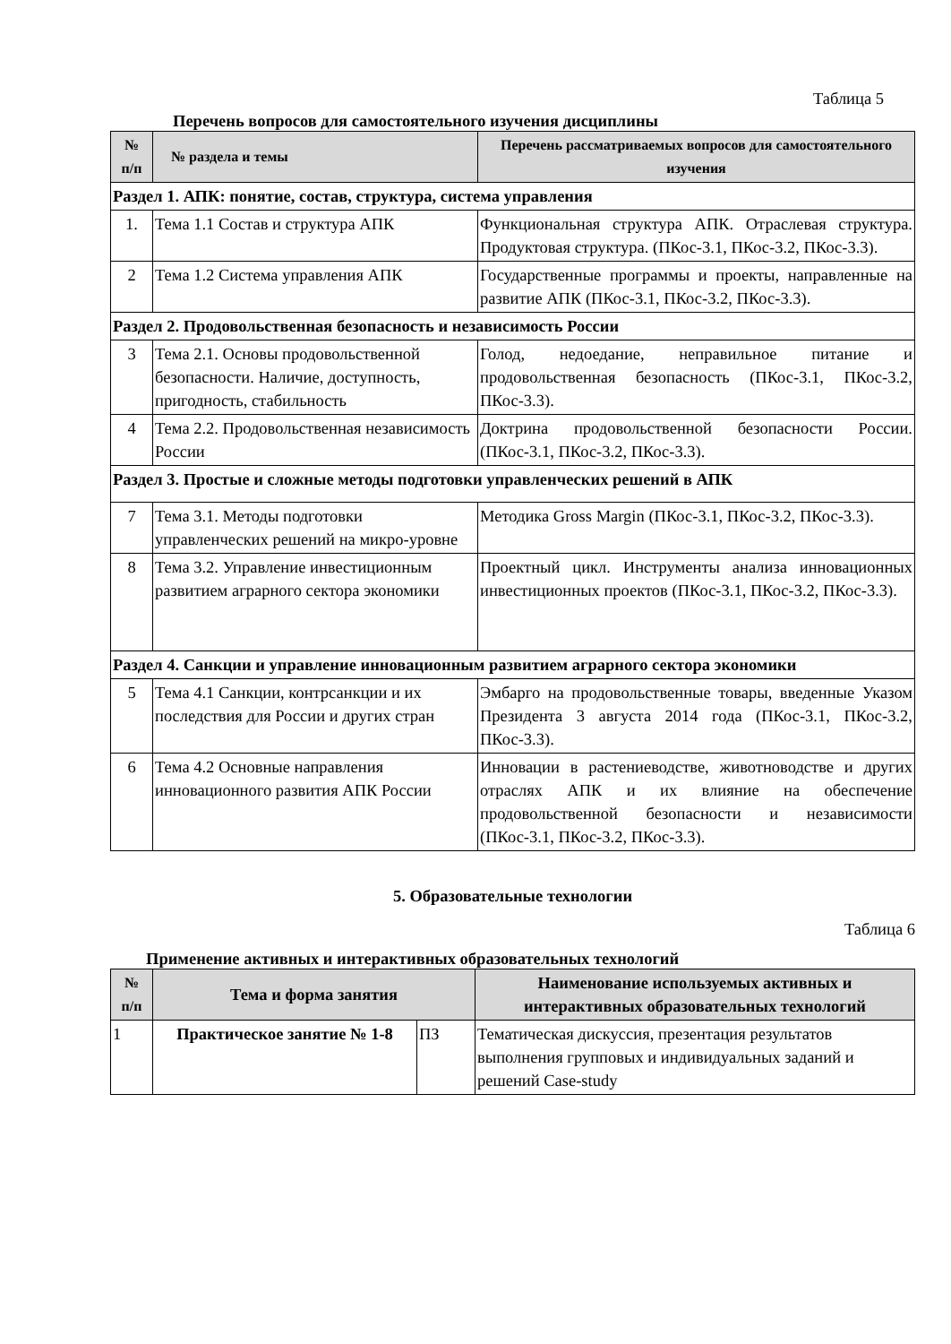Таблица 5
Перечень вопросов для самостоятельного изучения дисциплины
| № п/п | № раздела и темы | Перечень рассматриваемых вопросов для самостоятельного изучения |
| --- | --- | --- |
| Раздел 1. АПК: понятие, состав, структура, система управления | | |
| 1. | Тема 1.1 Состав и структура АПК | Функциональная структура АПК. Отраслевая структура. Продуктовая структура. (ПКос-3.1, ПКос-3.2, ПКос-3.3). |
| 2 | Тема 1.2 Система управления АПК | Государственные программы и проекты, направленные на развитие АПК (ПКос-3.1, ПКос-3.2, ПКос-3.3). |
| Раздел 2. Продовольственная безопасность и независимость России | | |
| 3 | Тема 2.1. Основы продовольственной безопасности. Наличие, доступность, пригодность, стабильность | Голод, недоедание, неправильное питание и продовольственная безопасность (ПКос-3.1, ПКос-3.2, ПКос-3.3). |
| 4 | Тема 2.2. Продовольственная независимость России | Доктрина продовольственной безопасности России. (ПКос-3.1, ПКос-3.2, ПКос-3.3). |
| Раздел 3. Простые и сложные методы подготовки управленческих решений в АПК | | |
| 7 | Тема 3.1. Методы подготовки управленческих решений на микро-уровне | Методика Gross Margin (ПКос-3.1, ПКос-3.2, ПКос-3.3). |
| 8 | Тема 3.2. Управление инвестиционным развитием аграрного сектора экономики | Проектный цикл. Инструменты анализа инновационных инвестиционных проектов (ПКос-3.1, ПКос-3.2, ПКос-3.3). |
| Раздел 4. Санкции и управление инновационным развитием аграрного сектора экономики | | |
| 5 | Тема 4.1 Санкции, контрсанкции и их последствия для России и других стран | Эмбарго на продовольственные товары, введенные Указом Президента 3 августа 2014 года (ПКос-3.1, ПКос-3.2, ПКос-3.3). |
| 6 | Тема 4.2 Основные направления инновационного развития АПК России | Инновации в растениеводстве, животноводстве и других отраслях АПК и их влияние на обеспечение продовольственной безопасности и независимости (ПКос-3.1, ПКос-3.2, ПКос-3.3). |
5. Образовательные технологии
Таблица 6
Применение активных и интерактивных образовательных технологий
| № п/п | Тема и форма занятия | | Наименование используемых активных и интерактивных образовательных технологий |
| --- | --- | --- | --- |
| 1 | Практическое занятие № 1-8 | ПЗ | Тематическая дискуссия, презентация результатов выполнения групповых и индивидуальных заданий и решений Case-study |